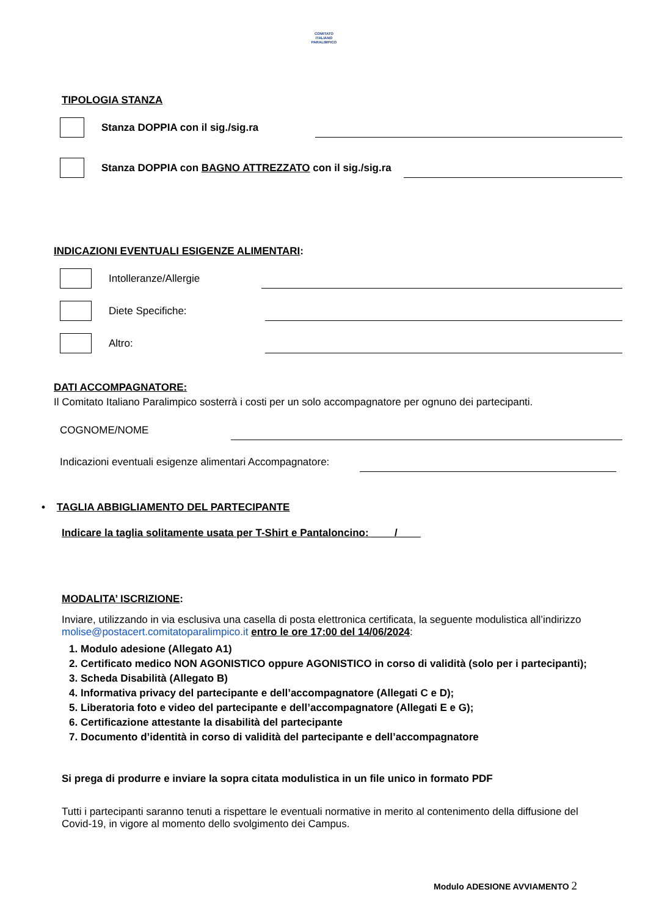COMITATO
ITALIANO
PARALIMPICO
TIPOLOGIA STANZA
Stanza DOPPIA con il sig./sig.ra
Stanza DOPPIA con BAGNO ATTREZZATO con il sig./sig.ra
INDICAZIONI EVENTUALI ESIGENZE ALIMENTARI:
Intolleranze/Allergie
Diete Specifiche:
Altro:
DATI ACCOMPAGNATORE:
Il Comitato Italiano Paralimpico sosterrà i costi per un solo accompagnatore per ognuno dei partecipanti.
COGNOME/NOME
Indicazioni eventuali esigenze alimentari Accompagnatore:
• TAGLIA ABBIGLIAMENTO DEL PARTECIPANTE
Indicare la taglia solitamente usata per T-Shirt e Pantaloncino: ____/____
MODALITA’ ISCRIZIONE:
Inviare, utilizzando in via esclusiva una casella di posta elettronica certificata, la seguente modulistica all’indirizzo molise@postacert.comitatoparalimpico.it entro le ore 17:00 del 14/06/2024:
1. Modulo adesione (Allegato A1)
2. Certificato medico NON AGONISTICO oppure AGONISTICO in corso di validità (solo per i partecipanti);
3. Scheda Disabilità (Allegato B)
4. Informativa privacy del partecipante e dell’accompagnatore (Allegati C e D);
5. Liberatoria foto e video del partecipante e dell’accompagnatore (Allegati E e G);
6. Certificazione attestante la disabilità del partecipante
7. Documento d’identità in corso di validità del partecipante e dell’accompagnatore
Si prega di produrre e inviare la sopra citata modulistica in un file unico in formato PDF
Tutti i partecipanti saranno tenuti a rispettare le eventuali normative in merito al contenimento della diffusione del Covid-19, in vigore al momento dello svolgimento dei Campus.
Modulo ADESIONE AVVIAMENTO 2